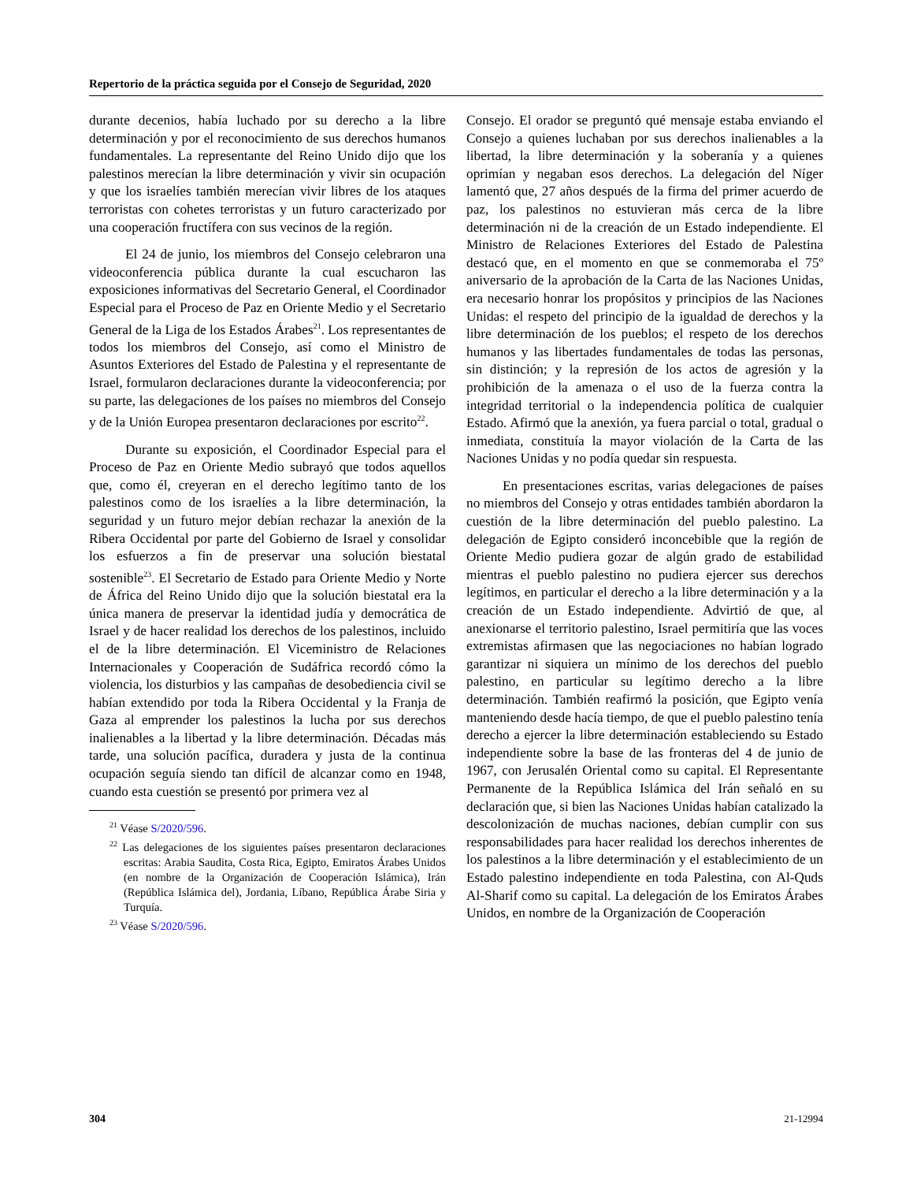Repertorio de la práctica seguida por el Consejo de Seguridad, 2020
durante decenios, había luchado por su derecho a la libre determinación y por el reconocimiento de sus derechos humanos fundamentales. La representante del Reino Unido dijo que los palestinos merecían la libre determinación y vivir sin ocupación y que los israelíes también merecían vivir libres de los ataques terroristas con cohetes terroristas y un futuro caracterizado por una cooperación fructífera con sus vecinos de la región.
El 24 de junio, los miembros del Consejo celebraron una videoconferencia pública durante la cual escucharon las exposiciones informativas del Secretario General, el Coordinador Especial para el Proceso de Paz en Oriente Medio y el Secretario General de la Liga de los Estados Árabes<sup>21</sup>. Los representantes de todos los miembros del Consejo, así como el Ministro de Asuntos Exteriores del Estado de Palestina y el representante de Israel, formularon declaraciones durante la videoconferencia; por su parte, las delegaciones de los países no miembros del Consejo y de la Unión Europea presentaron declaraciones por escrito<sup>22</sup>.
Durante su exposición, el Coordinador Especial para el Proceso de Paz en Oriente Medio subrayó que todos aquellos que, como él, creyeran en el derecho legítimo tanto de los palestinos como de los israelíes a la libre determinación, la seguridad y un futuro mejor debían rechazar la anexión de la Ribera Occidental por parte del Gobierno de Israel y consolidar los esfuerzos a fin de preservar una solución biestatal sostenible<sup>23</sup>. El Secretario de Estado para Oriente Medio y Norte de África del Reino Unido dijo que la solución biestatal era la única manera de preservar la identidad judía y democrática de Israel y de hacer realidad los derechos de los palestinos, incluido el de la libre determinación. El Viceministro de Relaciones Internacionales y Cooperación de Sudáfrica recordó cómo la violencia, los disturbios y las campañas de desobediencia civil se habían extendido por toda la Ribera Occidental y la Franja de Gaza al emprender los palestinos la lucha por sus derechos inalienables a la libertad y la libre determinación. Décadas más tarde, una solución pacífica, duradera y justa de la continua ocupación seguía siendo tan difícil de alcanzar como en 1948, cuando esta cuestión se presentó por primera vez al
<sup>21</sup> Véase S/2020/596.
<sup>22</sup> Las delegaciones de los siguientes países presentaron declaraciones escritas: Arabia Saudita, Costa Rica, Egipto, Emiratos Árabes Unidos (en nombre de la Organización de Cooperación Islámica), Irán (República Islámica del), Jordania, Líbano, República Árabe Siria y Turquía.
<sup>23</sup> Véase S/2020/596.
Consejo. El orador se preguntó qué mensaje estaba enviando el Consejo a quienes luchaban por sus derechos inalienables a la libertad, la libre determinación y la soberanía y a quienes oprimían y negaban esos derechos. La delegación del Níger lamentó que, 27 años después de la firma del primer acuerdo de paz, los palestinos no estuvieran más cerca de la libre determinación ni de la creación de un Estado independiente. El Ministro de Relaciones Exteriores del Estado de Palestina destacó que, en el momento en que se conmemoraba el 75º aniversario de la aprobación de la Carta de las Naciones Unidas, era necesario honrar los propósitos y principios de las Naciones Unidas: el respeto del principio de la igualdad de derechos y la libre determinación de los pueblos; el respeto de los derechos humanos y las libertades fundamentales de todas las personas, sin distinción; y la represión de los actos de agresión y la prohibición de la amenaza o el uso de la fuerza contra la integridad territorial o la independencia política de cualquier Estado. Afirmó que la anexión, ya fuera parcial o total, gradual o inmediata, constituía la mayor violación de la Carta de las Naciones Unidas y no podía quedar sin respuesta.
En presentaciones escritas, varias delegaciones de países no miembros del Consejo y otras entidades también abordaron la cuestión de la libre determinación del pueblo palestino. La delegación de Egipto consideró inconcebible que la región de Oriente Medio pudiera gozar de algún grado de estabilidad mientras el pueblo palestino no pudiera ejercer sus derechos legítimos, en particular el derecho a la libre determinación y a la creación de un Estado independiente. Advirtió de que, al anexionarse el territorio palestino, Israel permitiría que las voces extremistas afirmasen que las negociaciones no habían logrado garantizar ni siquiera un mínimo de los derechos del pueblo palestino, en particular su legítimo derecho a la libre determinación. También reafirmó la posición, que Egipto venía manteniendo desde hacía tiempo, de que el pueblo palestino tenía derecho a ejercer la libre determinación estableciendo su Estado independiente sobre la base de las fronteras del 4 de junio de 1967, con Jerusalén Oriental como su capital. El Representante Permanente de la República Islámica del Irán señaló en su declaración que, si bien las Naciones Unidas habían catalizado la descolonización de muchas naciones, debían cumplir con sus responsabilidades para hacer realidad los derechos inherentes de los palestinos a la libre determinación y el establecimiento de un Estado palestino independiente en toda Palestina, con Al-Quds Al-Sharif como su capital. La delegación de los Emiratos Árabes Unidos, en nombre de la Organización de Cooperación
304 21-12994